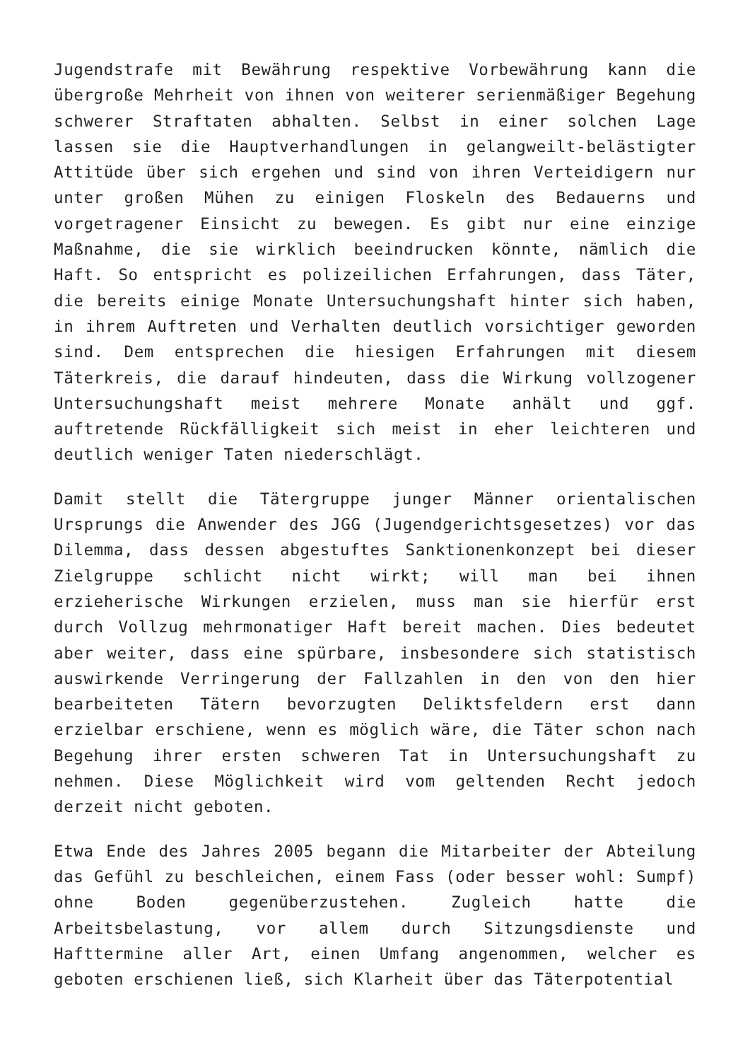Jugendstrafe mit Bewährung respektive Vorbewährung kann die übergroße Mehrheit von ihnen von weiterer serienmäßiger Begehung schwerer Straftaten abhalten. Selbst in einer solchen Lage lassen sie die Hauptverhandlungen in gelangweilt-belästigter Attitüde über sich ergehen und sind von ihren Verteidigern nur unter großen Mühen zu einigen Floskeln des Bedauerns und vorgetragener Einsicht zu bewegen. Es gibt nur eine einzige Maßnahme, die sie wirklich beeindrucken könnte, nämlich die Haft. So entspricht es polizeilichen Erfahrungen, dass Täter, die bereits einige Monate Untersuchungshaft hinter sich haben, in ihrem Auftreten und Verhalten deutlich vorsichtiger geworden sind. Dem entsprechen die hiesigen Erfahrungen mit diesem Täterkreis, die darauf hindeuten, dass die Wirkung vollzogener Untersuchungshaft meist mehrere Monate anhält und ggf. auftretende Rückfälligkeit sich meist in eher leichteren und deutlich weniger Taten niederschlägt.
Damit stellt die Tätergruppe junger Männer orientalischen Ursprungs die Anwender des JGG (Jugendgerichtsgesetzes) vor das Dilemma, dass dessen abgestuftes Sanktionenkonzept bei dieser Zielgruppe schlicht nicht wirkt; will man bei ihnen erzieherische Wirkungen erzielen, muss man sie hierfür erst durch Vollzug mehrmonatiger Haft bereit machen. Dies bedeutet aber weiter, dass eine spürbare, insbesondere sich statistisch auswirkende Verringerung der Fallzahlen in den von den hier bearbeiteten Tätern bevorzugten Deliktsfeldern erst dann erzielbar erschiene, wenn es möglich wäre, die Täter schon nach Begehung ihrer ersten schweren Tat in Untersuchungshaft zu nehmen. Diese Möglichkeit wird vom geltenden Recht jedoch derzeit nicht geboten.
Etwa Ende des Jahres 2005 begann die Mitarbeiter der Abteilung das Gefühl zu beschleichen, einem Fass (oder besser wohl: Sumpf) ohne Boden gegenüberzustehen. Zugleich hatte die Arbeitsbelastung, vor allem durch Sitzungsdienste und Hafttermine aller Art, einen Umfang angenommen, welcher es geboten erschienen ließ, sich Klarheit über das Täterpotential